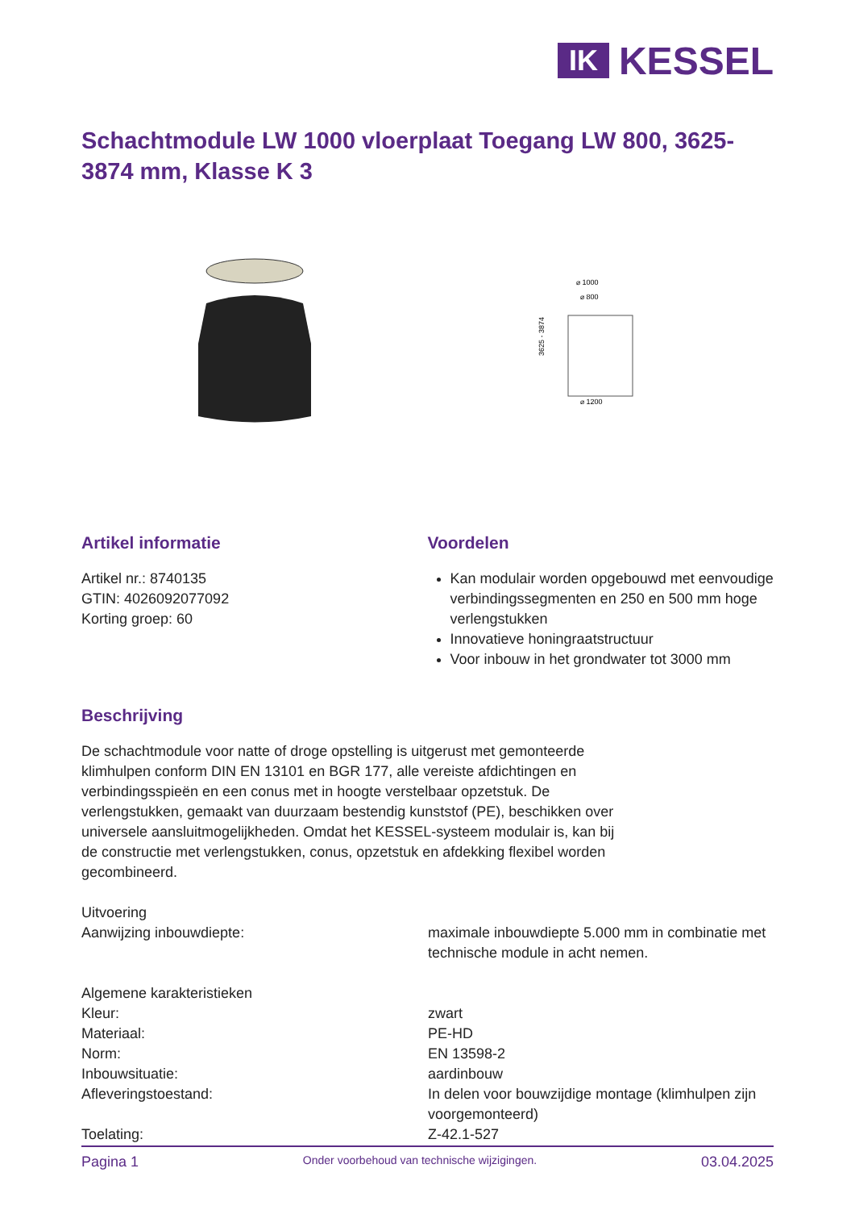IK
KESSEL
Schachtmodule LW 1000 vloerplaat Toegang LW 800, 3625-3874 mm, Klasse K 3
⌀ 1000
⌀ 800
⌀ 1200
3625 - 3874
Artikel informatie
Artikel nr.: 8740135
GTIN: 4026092077092
Korting groep: 60
Voordelen
Kan modulair worden opgebouwd met eenvoudige verbindingssegmenten en 250 en 500 mm hoge verlengstukken
Innovatieve honingraatstructuur
Voor inbouw in het grondwater tot 3000 mm
Beschrijving
De schachtmodule voor natte of droge opstelling is uitgerust met gemonteerde klimhulpen conform DIN EN 13101 en BGR 177, alle vereiste afdichtingen en verbindingsspieën en een conus met in hoogte verstelbaar opzetstuk. De verlengstukken, gemaakt van duurzaam bestendig kunststof (PE), beschikken over universele aansluitmogelijkheden. Omdat het KESSEL-systeem modulair is, kan bij de constructie met verlengstukken, conus, opzetstuk en afdekking flexibel worden gecombineerd.
Uitvoering
Aanwijzing inbouwdiepte: maximale inbouwdiepte 5.000 mm in combinatie met technische module in acht nemen.
Algemene karakteristieken
Kleur: zwart
Materiaal: PE-HD
Norm: EN 13598-2
Inbouwsituatie: aardinbouw
Afleveringstoestand: In delen voor bouwzijdige montage (klimhulpen zijn voorgemonteerd)
Toelating: Z-42.1-527
Pagina 1 Onder voorbehoud van technische wijzigingen. 03.04.2025